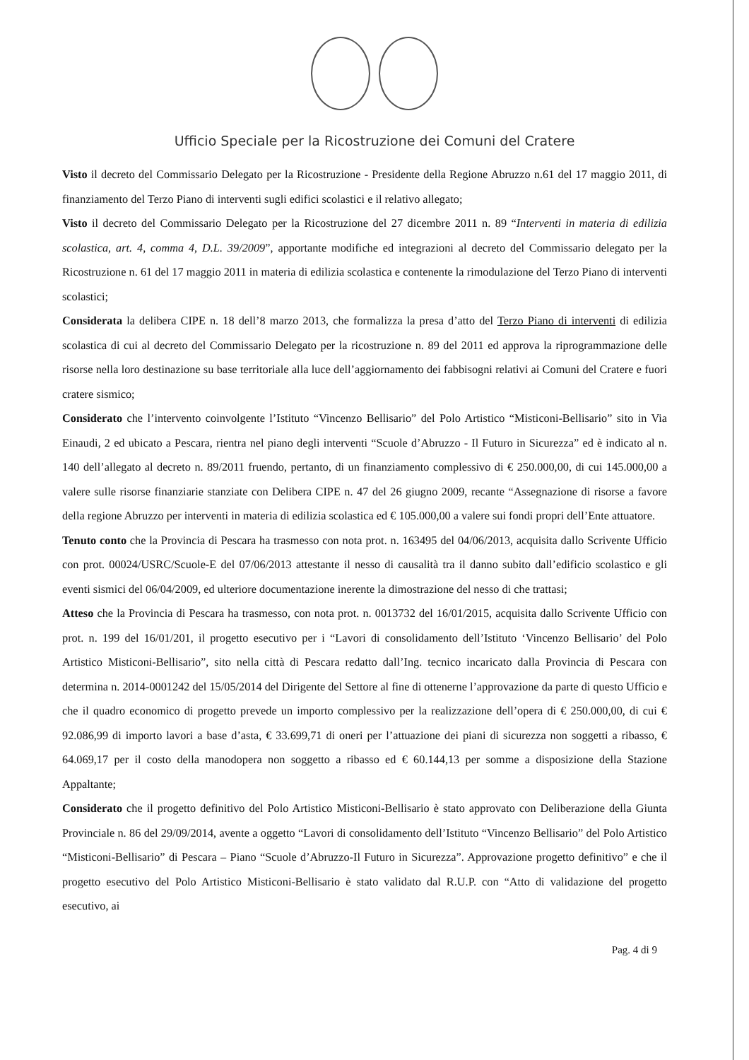Ufficio Speciale per la Ricostruzione dei Comuni del Cratere
Visto il decreto del Commissario Delegato per la Ricostruzione - Presidente della Regione Abruzzo n.61 del 17 maggio 2011, di finanziamento del Terzo Piano di interventi sugli edifici scolastici e il relativo allegato;
Visto il decreto del Commissario Delegato per la Ricostruzione del 27 dicembre 2011 n. 89 “Interventi in materia di edilizia scolastica, art. 4, comma 4, D.L. 39/2009”, apportante modifiche ed integrazioni al decreto del Commissario delegato per la Ricostruzione n. 61 del 17 maggio 2011 in materia di edilizia scolastica e contenente la rimodulazione del Terzo Piano di interventi scolastici;
Considerata la delibera CIPE n. 18 dell’8 marzo 2013, che formalizza la presa d’atto del Terzo Piano di interventi di edilizia scolastica di cui al decreto del Commissario Delegato per la ricostruzione n. 89 del 2011 ed approva la riprogrammazione delle risorse nella loro destinazione su base territoriale alla luce dell’aggiornamento dei fabbisogni relativi ai Comuni del Cratere e fuori cratere sismico;
Considerato che l’intervento coinvolgente l’Istituto “Vincenzo Bellisario” del Polo Artistico “Misticoni-Bellisario” sito in Via Einaudi, 2 ed ubicato a Pescara, rientra nel piano degli interventi “Scuole d’Abruzzo - Il Futuro in Sicurezza” ed è indicato al n. 140 dell’allegato al decreto n. 89/2011 fruendo, pertanto, di un finanziamento complessivo di € 250.000,00, di cui 145.000,00 a valere sulle risorse finanziarie stanziate con Delibera CIPE n. 47 del 26 giugno 2009, recante “Assegnazione di risorse a favore della regione Abruzzo per interventi in materia di edilizia scolastica ed € 105.000,00 a valere sui fondi propri dell’Ente attuatore.
Tenuto conto che la Provincia di Pescara ha trasmesso con nota prot. n. 163495 del 04/06/2013, acquisita dallo Scrivente Ufficio con prot. 00024/USRC/Scuole-E del 07/06/2013 attestante il nesso di causalità tra il danno subito dall’edificio scolastico e gli eventi sismici del 06/04/2009, ed ulteriore documentazione inerente la dimostrazione del nesso di che trattasi;
Atteso che la Provincia di Pescara ha trasmesso, con nota prot. n. 0013732 del 16/01/2015, acquisita dallo Scrivente Ufficio con prot. n. 199 del 16/01/201, il progetto esecutivo per i “Lavori di consolidamento dell’Istituto ‘Vincenzo Bellisario’ del Polo Artistico Misticoni-Bellisario”, sito nella città di Pescara redatto dall’Ing. tecnico incaricato dalla Provincia di Pescara con determina n. 2014-0001242 del 15/05/2014 del Dirigente del Settore al fine di ottenerne l’approvazione da parte di questo Ufficio e che il quadro economico di progetto prevede un importo complessivo per la realizzazione dell’opera di € 250.000,00, di cui € 92.086,99 di importo lavori a base d’asta, € 33.699,71 di oneri per l’attuazione dei piani di sicurezza non soggetti a ribasso, € 64.069,17 per il costo della manodopera non soggetto a ribasso ed € 60.144,13 per somme a disposizione della Stazione Appaltante;
Considerato che il progetto definitivo del Polo Artistico Misticoni-Bellisario è stato approvato con Deliberazione della Giunta Provinciale n. 86 del 29/09/2014, avente a oggetto “Lavori di consolidamento dell’Istituto “Vincenzo Bellisario” del Polo Artistico “Misticoni-Bellisario” di Pescara – Piano “Scuole d’Abruzzo-Il Futuro in Sicurezza”. Approvazione progetto definitivo” e che il progetto esecutivo del Polo Artistico Misticoni-Bellisario è stato validato dal R.U.P. con “Atto di validazione del progetto esecutivo, ai
Pag. 4 di 9